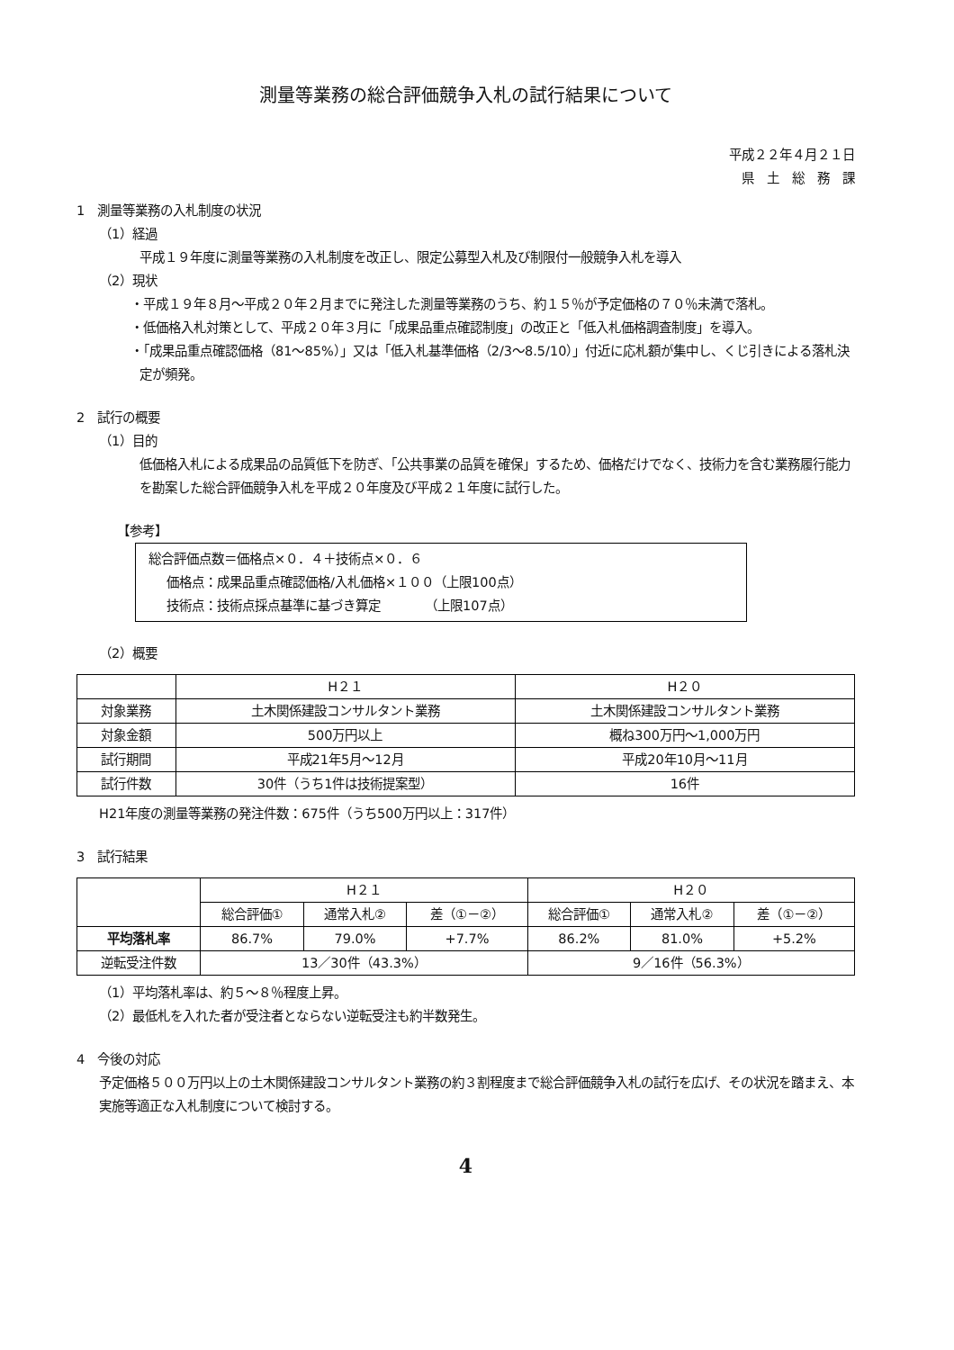測量等業務の総合評価競争入札の試行結果について
平成２２年４月２１日
県　土　総　務　課
1　測量等業務の入札制度の状況
（1）経過
平成１９年度に測量等業務の入札制度を改正し、限定公募型入札及び制限付一般競争入札を導入
（2）現状
・平成１９年８月～平成２０年２月までに発注した測量等業務のうち、約１５％が予定価格の７０％未満で落札。
・低価格入札対策として、平成２０年３月に「成果品重点確認制度」の改正と「低入札価格調査制度」を導入。
・「成果品重点確認価格（81～85%）」又は「低入札基準価格（2/3～8.5/10）」付近に応札額が集中し、くじ引きによる落札決定が頻発。
2　試行の概要
（1）目的
低価格入札による成果品の品質低下を防ぎ、「公共事業の品質を確保」するため、価格だけでなく、技術力を含む業務履行能力を勘案した総合評価競争入札を平成２０年度及び平成２１年度に試行した。
【参考】
総合評価点数＝価格点×０．４＋技術点×０．６
価格点：成果品重点確認価格/入札価格×１００（上限100点）
技術点：技術点採点基準に基づき算定　　　　（上限107点）
（2）概要
| | H２１ | H２０ |
| --- | --- | --- |
| 対象業務 | 土木関係建設コンサルタント業務 | 土木関係建設コンサルタント業務 |
| 対象金額 | 500万円以上 | 概ね300万円～1,000万円 |
| 試行期間 | 平成21年5月～12月 | 平成20年10月～11月 |
| 試行件数 | 30件（うち1件は技術提案型） | 16件 |
H21年度の測量等業務の発注件数：675件（うち500万円以上：317件）
3　試行結果
| | H２１ | | | H２０ | | |
| --- | --- | --- | --- | --- | --- | --- |
| | 総合評価① | 通常入札② | 差（①－②） | 総合評価① | 通常入札② | 差（①－②） |
| 平均落札率 | 86.7% | 79.0% | +7.7% | 86.2% | 81.0% | +5.2% |
| 逆転受注件数 | 13／30件（43.3%） | | | 9／16件（56.3%） | | |
（1）平均落札率は、約５～８％程度上昇。
（2）最低札を入れた者が受注者とならない逆転受注も約半数発生。
4　今後の対応
予定価格５００万円以上の土木関係建設コンサルタント業務の約３割程度まで総合評価競争入札の試行を広げ、その状況を踏まえ、本実施等適正な入札制度について検討する。
4